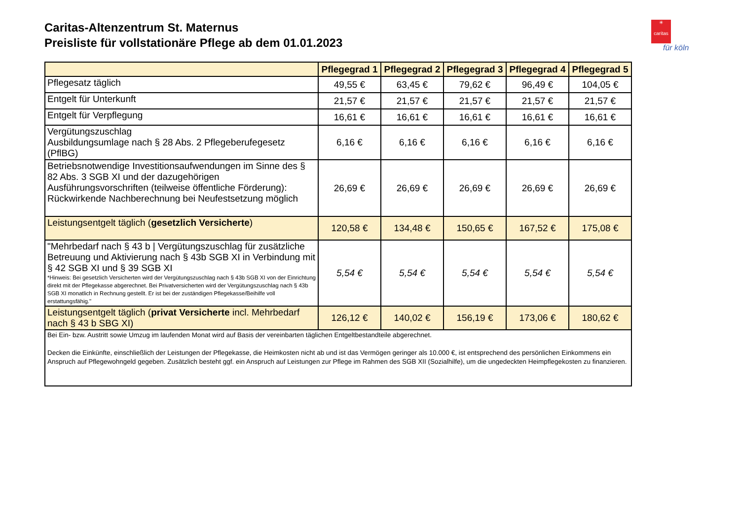Caritas-Altenzentrum St. Maternus
Preisliste für vollstationäre Pflege ab dem 01.01.2023
✳
caritas
für köln
| | Pflegegrad 1 | Pflegegrad 2 | Pflegegrad 3 | Pflegegrad 4 | Pflegegrad 5 |
| --- | --- | --- | --- | --- | --- |
| Pflegesatz täglich | 49,55 € | 63,45 € | 79,62 € | 96,49 € | 104,05 € |
| Entgelt für Unterkunft | 21,57 € | 21,57 € | 21,57 € | 21,57 € | 21,57 € |
| Entgelt für Verpflegung | 16,61 € | 16,61 € | 16,61 € | 16,61 € | 16,61 € |
| Vergütungszuschlag Ausbildungsumlage nach § 28 Abs. 2 Pflegeberufegesetz (PflBG) | 6,16 € | 6,16 € | 6,16 € | 6,16 € | 6,16 € |
| Betriebsnotwendige Investitionsaufwendungen im Sinne des § 82 Abs. 3 SGB XI und der dazugehörigen Ausführungsvorschriften (teilweise öffentliche Förderung): Rückwirkende Nachberechnung bei Neufestsetzung möglich | 26,69 € | 26,69 € | 26,69 € | 26,69 € | 26,69 € |
| Leistungsentgelt täglich ( gesetzlich Versicherte ) | 120,58 € | 134,48 € | 150,65 € | 167,52 € | 175,08 € |
| "Mehrbedarf nach § 43 b / Vergütungszuschlag für zusätzliche Betreuung und Aktivierung nach § 43b SGB XI in Verbindung mit § 42 SGB XI und § 39 SGB XI *Hinweis: Bei gesetzlich Versicherten wird der Vergütungszuschlag nach § 43b SGB XI von der Einrichtung direkt mit der Pflegekasse abgerechnet. Bei Privatversicherten wird der Vergütungszuschlag nach § 43b SGB XI monatlich in Rechnung gestellt. Er ist bei der zuständigen Pflegekasse/Beihilfe voll erstattungsfähig." | 5,54 € | 5,54 € | 5,54 € | 5,54 € | 5,54 € |
| Leistungsentgelt täglich ( privat Versicherte incl. Mehrbedarf nach § 43 b SBG XI) | 126,12 € | 140,02 € | 156,19 € | 173,06 € | 180,62 € |
| Bei Ein- bzw. Austritt sowie Umzug im laufenden Monat wird auf Basis der vereinbarten täglichen Entgeltbestandteile abgerechnet. Decken die Einkünfte, einschließlich der Leistungen der Pflegekasse, die Heimkosten nicht ab und ist das Vermögen geringer als 10.000 €, ist entsprechend des persönlichen Einkommens ein Anspruch auf Pflegewohngeld gegeben. Zusätzlich besteht ggf. ein Anspruch auf Leistungen zur Pflege im Rahmen des SGB XII (Sozialhilfe), um die ungedeckten Heimpflegekosten zu finanzieren. | | | | | |